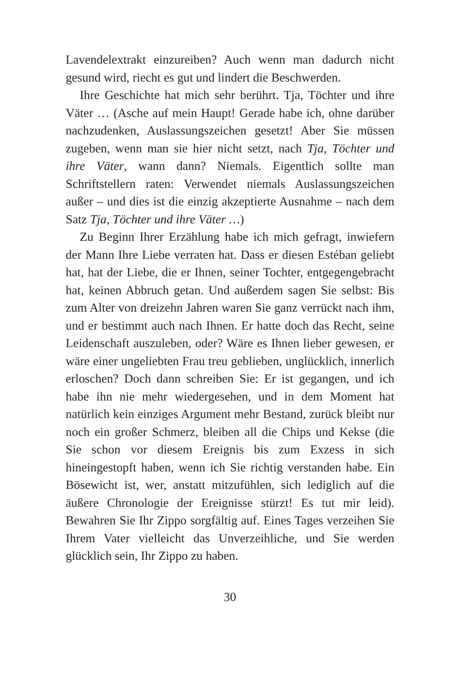Lavendelextrakt einzureiben? Auch wenn man dadurch nicht gesund wird, riecht es gut und lindert die Beschwerden.
Ihre Geschichte hat mich sehr berührt. Tja, Töchter und ihre Väter … (Asche auf mein Haupt! Gerade habe ich, ohne darüber nachzudenken, Auslassungszeichen gesetzt! Aber Sie müssen zugeben, wenn man sie hier nicht setzt, nach Tja, Töchter und ihre Väter, wann dann? Niemals. Eigentlich sollte man Schriftstellern raten: Verwendet niemals Auslassungszeichen außer – und dies ist die einzig akzeptierte Ausnahme – nach dem Satz Tja, Töchter und ihre Väter …)
Zu Beginn Ihrer Erzählung habe ich mich gefragt, inwiefern der Mann Ihre Liebe verraten hat. Dass er diesen Estéban geliebt hat, hat der Liebe, die er Ihnen, seiner Tochter, entgegengebracht hat, keinen Abbruch getan. Und außerdem sagen Sie selbst: Bis zum Alter von dreizehn Jahren waren Sie ganz verrückt nach ihm, und er bestimmt auch nach Ihnen. Er hatte doch das Recht, seine Leidenschaft auszuleben, oder? Wäre es Ihnen lieber gewesen, er wäre einer ungeliebten Frau treu geblieben, unglücklich, innerlich erloschen? Doch dann schreiben Sie: Er ist gegangen, und ich habe ihn nie mehr wiedergesehen, und in dem Moment hat natürlich kein einziges Argument mehr Bestand, zurück bleibt nur noch ein großer Schmerz, bleiben all die Chips und Kekse (die Sie schon vor diesem Ereignis bis zum Exzess in sich hineingestopft haben, wenn ich Sie richtig verstanden habe. Ein Bösewicht ist, wer, anstatt mitzufühlen, sich lediglich auf die äußere Chronologie der Ereignisse stürzt! Es tut mir leid). Bewahren Sie Ihr Zippo sorgfältig auf. Eines Tages verzeihen Sie Ihrem Vater vielleicht das Unverzeihliche, und Sie werden glücklich sein, Ihr Zippo zu haben.
30